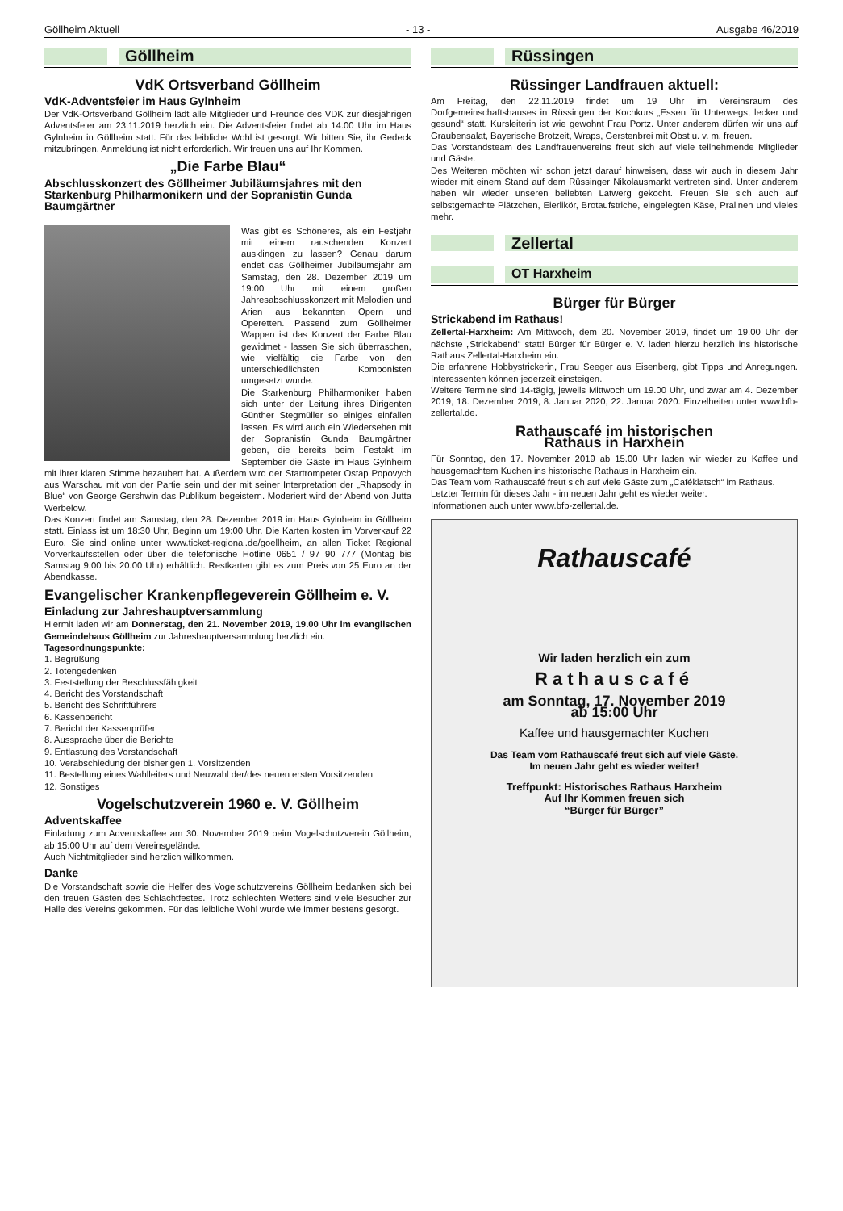Göllheim Aktuell - 13 - Ausgabe 46/2019
Göllheim
VdK Ortsverband Göllheim
VdK-Adventsfeier im Haus Gylnheim
Der VdK-Ortsverband Göllheim lädt alle Mitglieder und Freunde des VDK zur diesjährigen Adventsfeier am 23.11.2019 herzlich ein. Die Adventsfeier findet ab 14.00 Uhr im Haus Gylnheim in Göllheim statt. Für das leibliche Wohl ist gesorgt. Wir bitten Sie, ihr Gedeck mitzubringen. Anmeldung ist nicht erforderlich. Wir freuen uns auf Ihr Kommen.
„Die Farbe Blau“
Abschlusskonzert des Göllheimer Jubiläumsjahres mit den Starkenburg Philharmonikern und der Sopranistin Gunda Baumgärtner
Was gibt es Schöneres, als ein Festjahr mit einem rauschenden Konzert ausklingen zu lassen? Genau darum endet das Göllheimer Jubiläumsjahr am Samstag, den 28. Dezember 2019 um 19:00 Uhr mit einem großen Jahresabschlusskonzert mit Melodien und Arien aus bekannten Opern und Operetten. Passend zum Göllheimer Wappen ist das Konzert der Farbe Blau gewidmet - lassen Sie sich überraschen, wie vielfältig die Farbe von den unterschiedlichsten Komponisten umgesetzt wurde.
Die Starkenburg Philharmoniker haben sich unter der Leitung ihres Dirigenten Günther Stegmüller so einiges einfallen lassen. Es wird auch ein Wiedersehen mit der Sopranistin Gunda Baumgärtner geben, die bereits beim Festakt im September die Gäste im Haus Gylnheim mit ihrer klaren Stimme bezaubert hat. Außerdem wird der Startrompeter Ostap Popovych aus Warschau mit von der Partie sein und der mit seiner Interpretation der „Rhapsody in Blue“ von George Gershwin das Publikum begeistern. Moderiert wird der Abend von Jutta Werbelow.
Das Konzert findet am Samstag, den 28. Dezember 2019 im Haus Gylnheim in Göllheim statt. Einlass ist um 18:30 Uhr, Beginn um 19:00 Uhr. Die Karten kosten im Vorverkauf 22 Euro. Sie sind online unter www.ticket-regional.de/goellheim, an allen Ticket Regional Vorverkaufsstellen oder über die telefonische Hotline 0651 / 97 90 777 (Montag bis Samstag 9.00 bis 20.00 Uhr) erhältlich. Restkarten gibt es zum Preis von 25 Euro an der Abendkasse.
Evangelischer Krankenpflegeverein Göllheim e. V.
Einladung zur Jahreshauptversammlung
Hiermit laden wir am Donnerstag, den 21. November 2019, 19.00 Uhr im evanglischen Gemeindehaus Göllheim zur Jahreshauptversammlung herzlich ein.
Tagesordnungspunkte:
1. Begrüßung
2. Totengedenken
3. Feststellung der Beschlussfähigkeit
4. Bericht des Vorstandschaft
5. Bericht des Schriftführers
6. Kassenbericht
7. Bericht der Kassenprüfer
8. Aussprache über die Berichte
9. Entlastung des Vorstandschaft
10. Verabschiedung der bisherigen 1. Vorsitzenden
11. Bestellung eines Wahlleiters und Neuwahl der/des neuen ersten Vorsitzenden
12. Sonstiges
Vogelschutzverein 1960 e. V. Göllheim
Adventskaffee
Einladung zum Adventskaffee am 30. November 2019 beim Vogelschutzverein Göllheim, ab 15:00 Uhr auf dem Vereinsgelände.
Auch Nichtmitglieder sind herzlich willkommen.
Danke
Die Vorstandschaft sowie die Helfer des Vogelschutzvereins Göllheim bedanken sich bei den treuen Gästen des Schlachtfestes. Trotz schlechten Wetters sind viele Besucher zur Halle des Vereins gekommen. Für das leibliche Wohl wurde wie immer bestens gesorgt.
Rüssingen
Rüssinger Landfrauen aktuell:
Am Freitag, den 22.11.2019 findet um 19 Uhr im Vereinsraum des Dorfgemeinschaftshauses in Rüssingen der Kochkurs „Essen für Unterwegs, lecker und gesund“ statt. Kursleiterin ist wie gewohnt Frau Portz. Unter anderem dürfen wir uns auf Graubensalat, Bayerische Brotzeit, Wraps, Gerstenbrei mit Obst u. v. m. freuen.
Das Vorstandsteam des Landfrauenvereins freut sich auf viele teilnehmende Mitglieder und Gäste.
Des Weiteren möchten wir schon jetzt darauf hinweisen, dass wir auch in diesem Jahr wieder mit einem Stand auf dem Rüssinger Nikolausmarkt vertreten sind. Unter anderem haben wir wieder unseren beliebten Latwerg gekocht. Freuen Sie sich auch auf selbstgemachte Plätzchen, Eierlikör, Brotaufstriche, eingelegten Käse, Pralinen und vieles mehr.
Zellertal
OT Harxheim
Bürger für Bürger
Strickabend im Rathaus!
Zellertal-Harxheim: Am Mittwoch, dem 20. November 2019, findet um 19.00 Uhr der nächste „Strickabend“ statt! Bürger für Bürger e. V. laden hierzu herzlich ins historische Rathaus Zellertal-Harxheim ein.
Die erfahrene Hobbystrickerin, Frau Seeger aus Eisenberg, gibt Tipps und Anregungen. Interessenten können jederzeit einsteigen.
Weitere Termine sind 14-tägig, jeweils Mittwoch um 19.00 Uhr, und zwar am 4. Dezember 2019, 18. Dezember 2019, 8. Januar 2020, 22. Januar 2020. Einzelheiten unter www.bfb-zellertal.de.
Rathauscafé im historischen
Rathaus in Harxhein
Für Sonntag, den 17. November 2019 ab 15.00 Uhr laden wir wieder zu Kaffee und hausgemachtem Kuchen ins historische Rathaus in Harxheim ein.
Das Team vom Rathauscafé freut sich auf viele Gäste zum „Caféklatsch“ im Rathaus.
Letzter Termin für dieses Jahr - im neuen Jahr geht es wieder weiter.
Informationen auch unter www.bfb-zellertal.de.
Rathauscafé
Wir laden herzlich ein zum
Rathauscafé
am Sonntag, 17. November 2019
ab 15:00 Uhr
Kaffee und hausgemachter Kuchen
Das Team vom Rathauscafé freut sich auf viele Gäste.
Im neuen Jahr geht es wieder weiter!
Treffpunkt: Historisches Rathaus Harxheim
Auf Ihr Kommen freuen sich
“Bürger für Bürger”